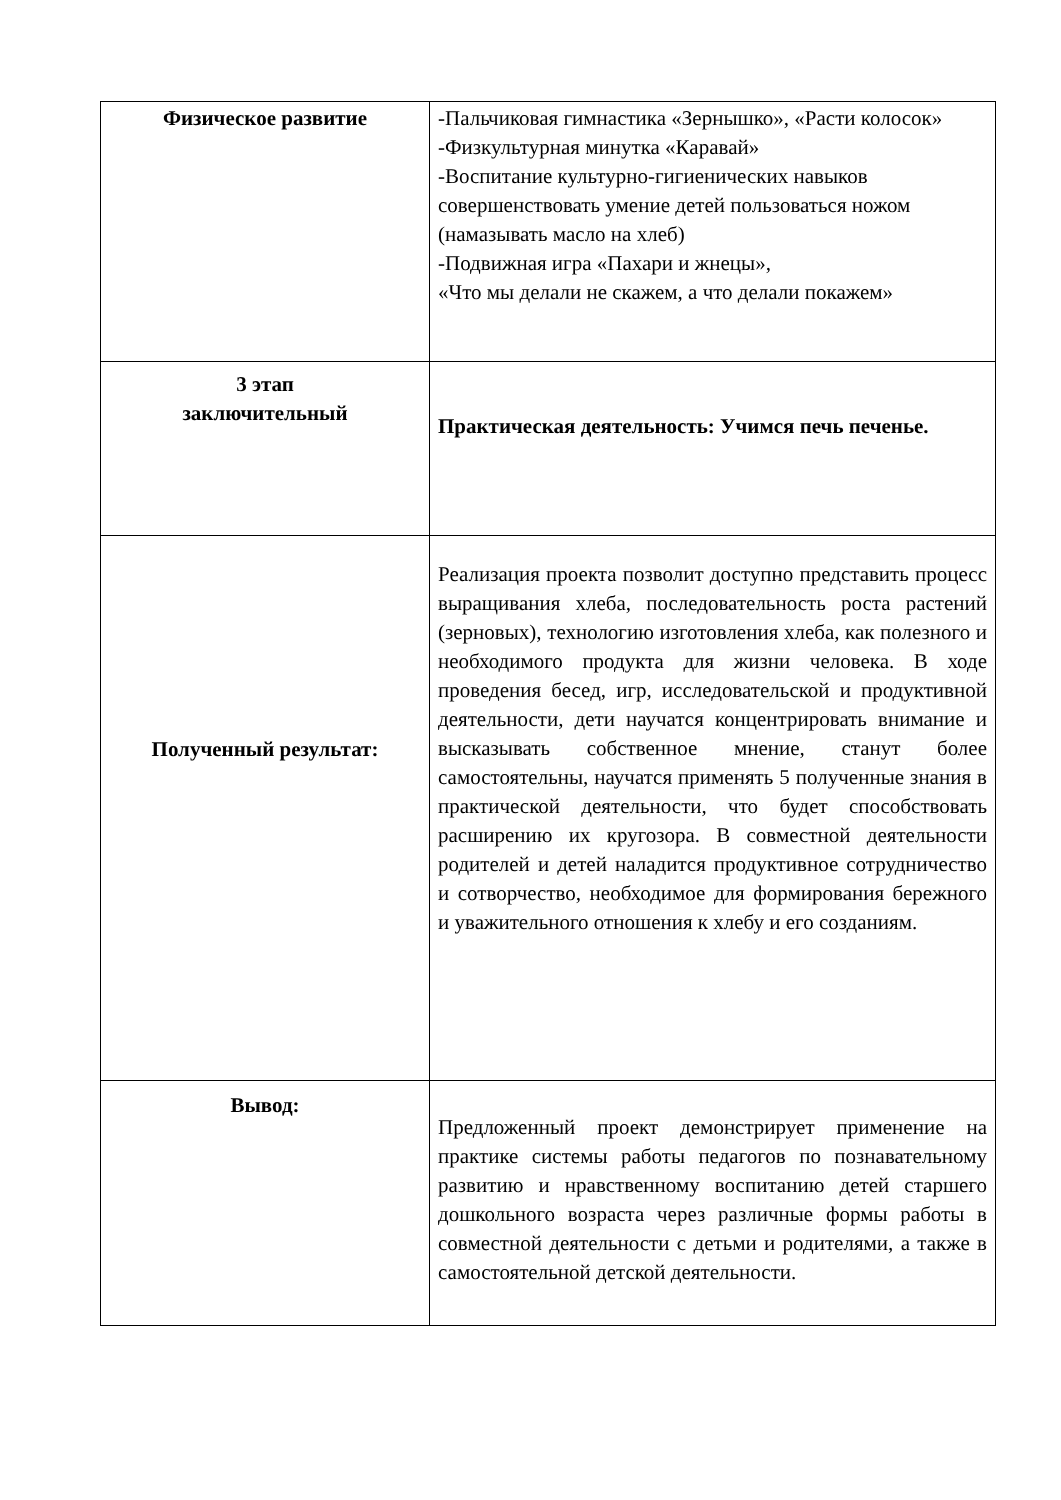| Физическое развитие | -Пальчиковая гимнастика «Зернышко», «Расти колосок» -Физкультурная минутка «Каравай» -Воспитание культурно-гигиенических навыков совершенствовать умение детей пользоваться ножом (намазывать масло на хлеб) -Подвижная игра «Пахари и жнецы», «Что мы делали не скажем, а что делали покажем» |
| 3 этап заключительный | Практическая деятельность: Учимся печь печенье. |
| Полученный результат: | Реализация проекта позволит доступно представить процесс выращивания хлеба, последовательность роста растений (зерновых), технологию изготовления хлеба, как полезного и необходимого продукта для жизни человека. В ходе проведения бесед, игр, исследовательской и продуктивной деятельности, дети научатся концентрировать внимание и высказывать собственное мнение, станут более самостоятельны, научатся применять 5 полученные знания в практической деятельности, что будет способствовать расширению их кругозора. В совместной деятельности родителей и детей наладится продуктивное сотрудничество и сотворчество, необходимое для формирования бережного и уважительного отношения к хлебу и его созданиям. |
| Вывод: | Предложенный проект демонстрирует применение на практике системы работы педагогов по познавательному развитию и нравственному воспитанию детей старшего дошкольного возраста через различные формы работы в совместной деятельности с детьми и родителями, а также в самостоятельной детской деятельности. |